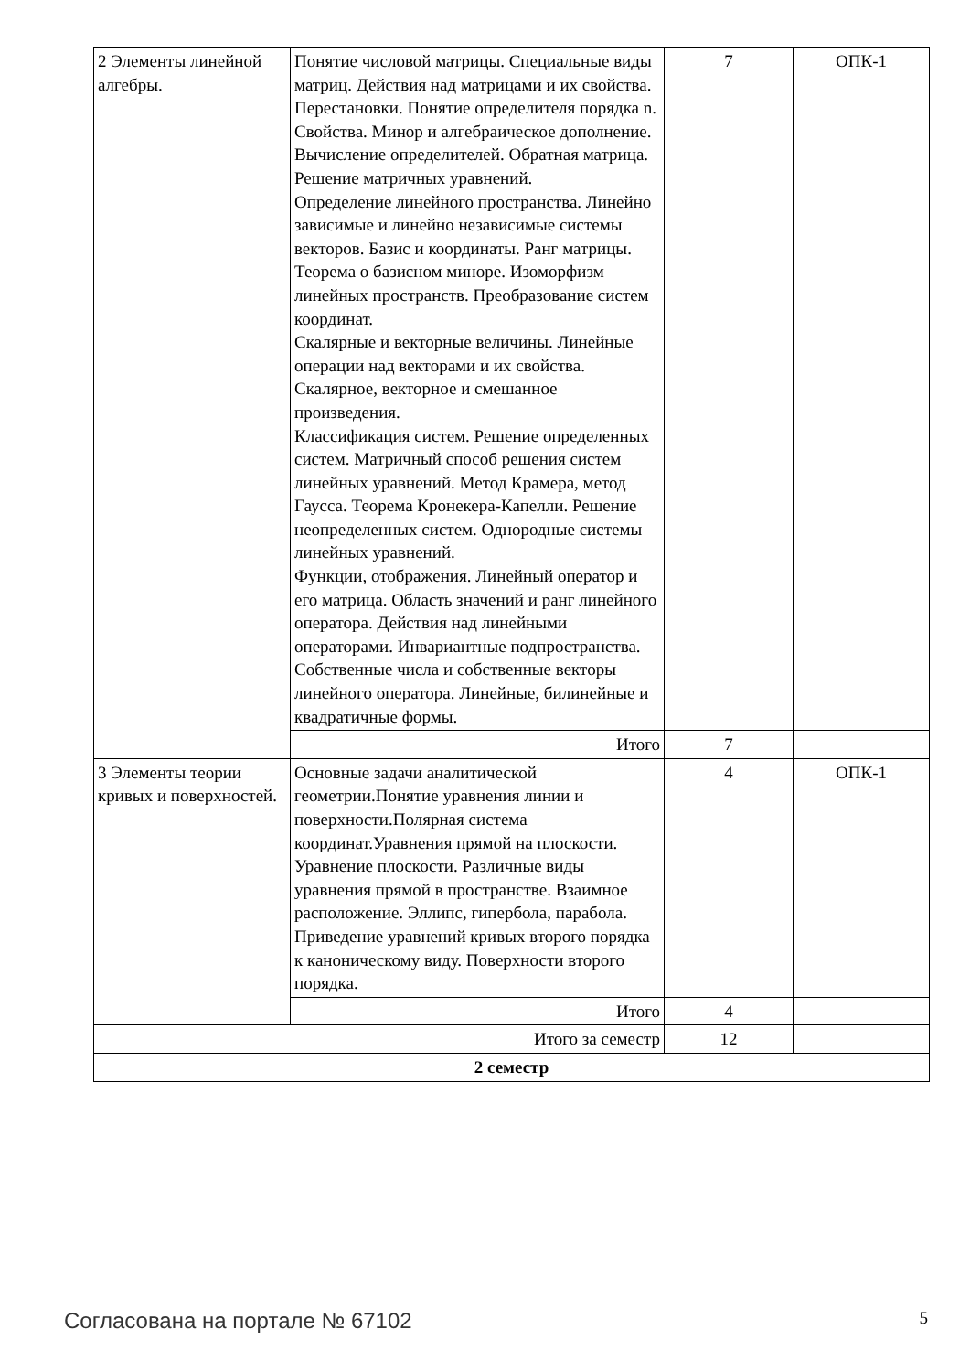| 2 Элементы линейной алгебры. | Понятие числовой матрицы. Специальные виды матриц. Действия над матрицами и их свойства. Перестановки. Понятие определителя порядка n. Свойства. Минор и алгебраическое дополнение. Вычисление определителей. Обратная матрица. Решение матричных уравнений. Определение линейного пространства. Линейно зависимые и линейно независимые системы векторов. Базис и координаты. Ранг матрицы. Теорема о базисном миноре. Изоморфизм линейных пространств. Преобразование систем координат. Скалярные и векторные величины. Линейные операции над векторами и их свойства. Скалярное, векторное и смешанное произведения. Классификация систем. Решение определенных систем. Матричный способ решения систем линейных уравнений. Метод Крамера, метод Гаусса. Теорема Кронекера-Капелли. Решение неопределенных систем. Однородные системы линейных уравнений. Функции, отображения. Линейный оператор и его матрица. Область значений и ранг линейного оператора. Действия над линейными операторами. Инвариантные подпространства. Собственные числа и собственные векторы линейного оператора. Линейные, билинейные и квадратичные формы. | 7 | ОПК-1 |
| | Итого | 7 | |
| 3 Элементы теории кривых и поверхностей. | Основные задачи аналитической геометрии.Понятие уравнения линии и поверхности.Полярная система координат.Уравнения прямой на плоскости. Уравнение плоскости. Различные виды уравнения прямой в пространстве. Взаимное расположение. Эллипс, гипербола, парабола. Приведение уравнений кривых второго порядка к каноническому виду. Поверхности второго порядка. | 4 | ОПК-1 |
| | Итого | 4 | |
| Итого за семестр | | 12 | |
| 2 семестр | | | |
Согласована на портале № 67102 5